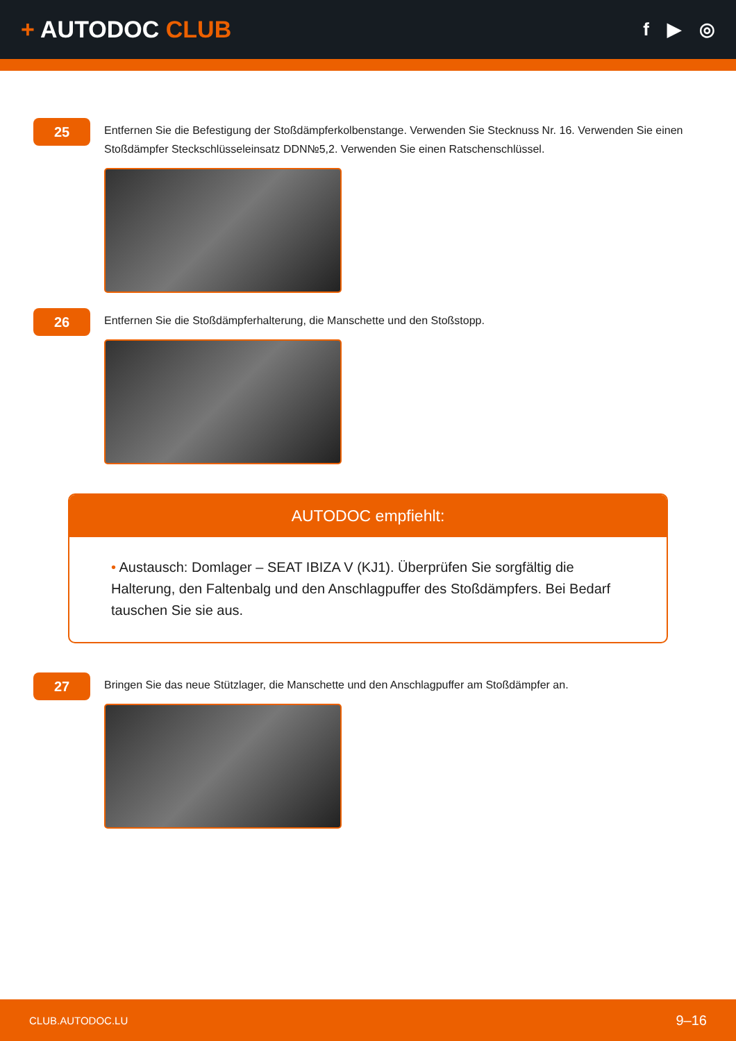+ AUTODOC CLUB
f ▶ ◎
25
Entfernen Sie die Befestigung der Stoßdämpferkolbenstange. Verwenden Sie Stecknuss Nr. 16. Verwenden Sie einen Stoßdämpfer Steckschlüsseleinsatz DDN№5,2. Verwenden Sie einen Ratschenschlüssel.
26
Entfernen Sie die Stoßdämpferhalterung, die Manschette und den Stoßstopp.
AUTODOC empfiehlt:
• Austausch: Domlager – SEAT IBIZA V (KJ1). Überprüfen Sie sorgfältig die Halterung, den Faltenbalg und den Anschlagpuffer des Stoßdämpfers. Bei Bedarf tauschen Sie sie aus.
27
Bringen Sie das neue Stützlager, die Manschette und den Anschlagpuffer am Stoßdämpfer an.
CLUB.AUTODOC.LU 9–16